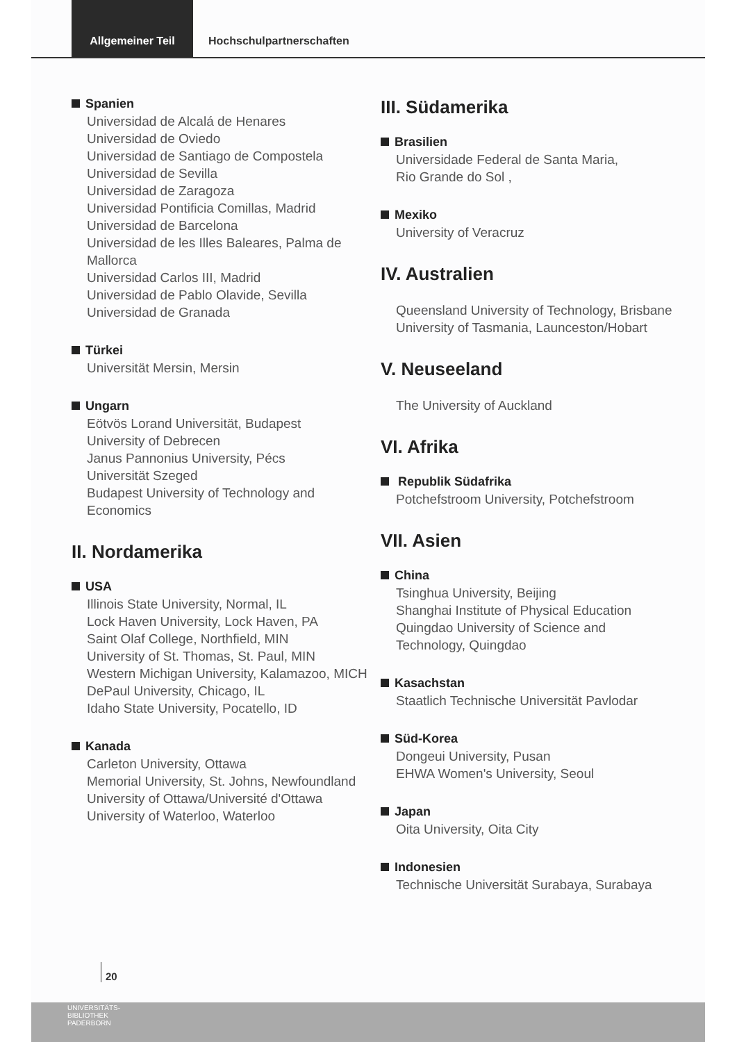Allgemeiner Teil
Hochschulpartnerschaften
Spanien
Universidad de Alcalá de Henares
Universidad de Oviedo
Universidad de Santiago de Compostela
Universidad de Sevilla
Universidad de Zaragoza
Universidad Pontificia Comillas, Madrid
Universidad de Barcelona
Universidad de les Illes Baleares, Palma de Mallorca
Universidad Carlos III, Madrid
Universidad de Pablo Olavide, Sevilla
Universidad de Granada
Türkei
Universität Mersin, Mersin
Ungarn
Eötvös Lorand Universität, Budapest
University of Debrecen
Janus Pannonius University, Pécs
Universität Szeged
Budapest University of Technology and Economics
II. Nordamerika
USA
Illinois State University, Normal, IL
Lock Haven University, Lock Haven, PA
Saint Olaf College, Northfield, MIN
University of St. Thomas, St. Paul, MIN
Western Michigan University, Kalamazoo, MICH
DePaul University, Chicago, IL
Idaho State University, Pocatello, ID
Kanada
Carleton University, Ottawa
Memorial University, St. Johns, Newfoundland
University of Ottawa/Université d'Ottawa
University of Waterloo, Waterloo
III. Südamerika
Brasilien
Universidade Federal de Santa Maria,
Rio Grande do Sol ,
Mexiko
University of Veracruz
IV. Australien
Queensland University of Technology, Brisbane
University of Tasmania, Launceston/Hobart
V. Neuseeland
The University of Auckland
VI. Afrika
Republik Südafrika
Potchefstroom University, Potchefstroom
VII. Asien
China
Tsinghua University, Beijing
Shanghai Institute of Physical Education
Quingdao University of Science and Technology, Quingdao
Kasachstan
Staatlich Technische Universität Pavlodar
Süd-Korea
Dongeui University, Pusan
EHWA Women's University, Seoul
Japan
Oita University, Oita City
Indonesien
Technische Universität Surabaya, Surabaya
20
UNIVERSITÄTS-
BIBLIOTHEK
PADERBORN